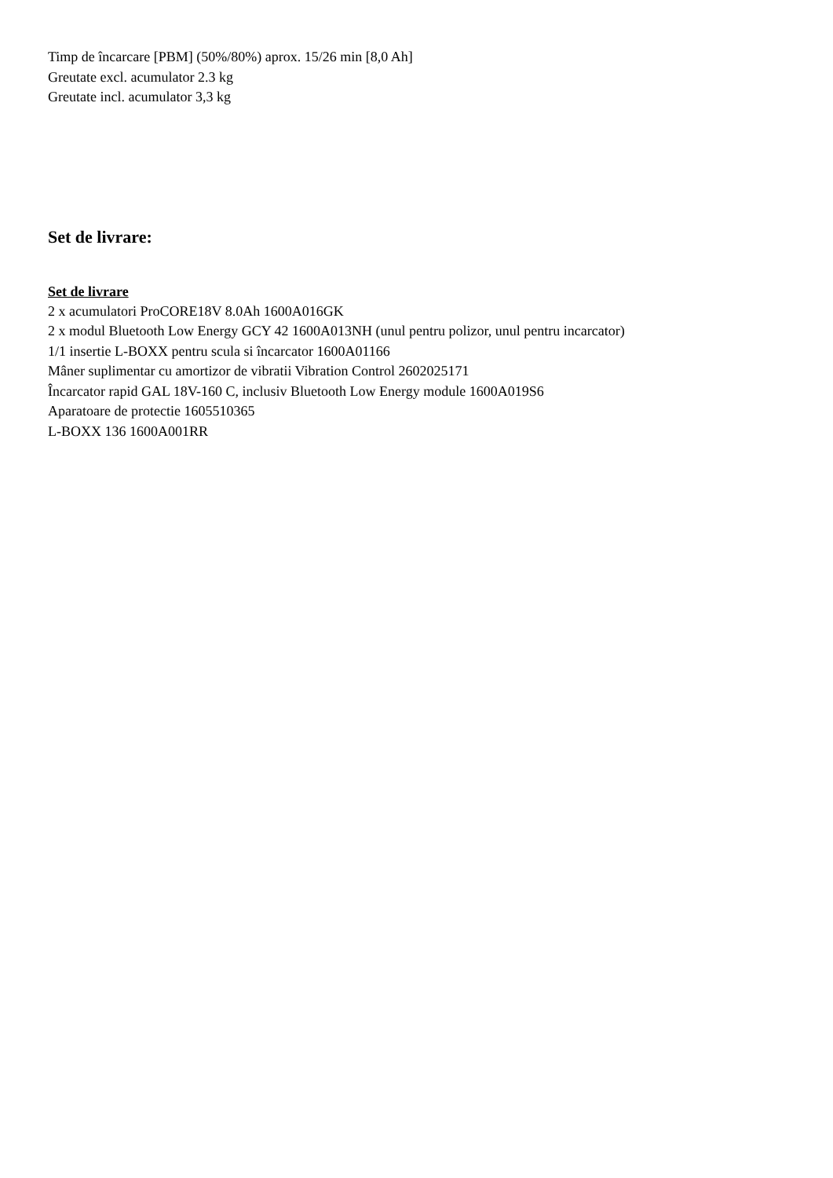Timp de încarcare [PBM] (50%/80%) aprox. 15/26 min [8,0 Ah]
Greutate excl. acumulator 2.3 kg
Greutate incl. acumulator 3,3 kg
Set de livrare:
Set de livrare
2 x acumulatori ProCORE18V 8.0Ah 1600A016GK
2 x modul Bluetooth Low Energy GCY 42 1600A013NH (unul pentru polizor, unul pentru incarcator)
1/1 insertie L-BOXX pentru scula si încarcator 1600A01166
Mâner suplimentar cu amortizor de vibratii Vibration Control 2602025171
Încarcator rapid GAL 18V-160 C, inclusiv Bluetooth Low Energy module 1600A019S6
Aparatoare de protectie 1605510365
L-BOXX 136 1600A001RR